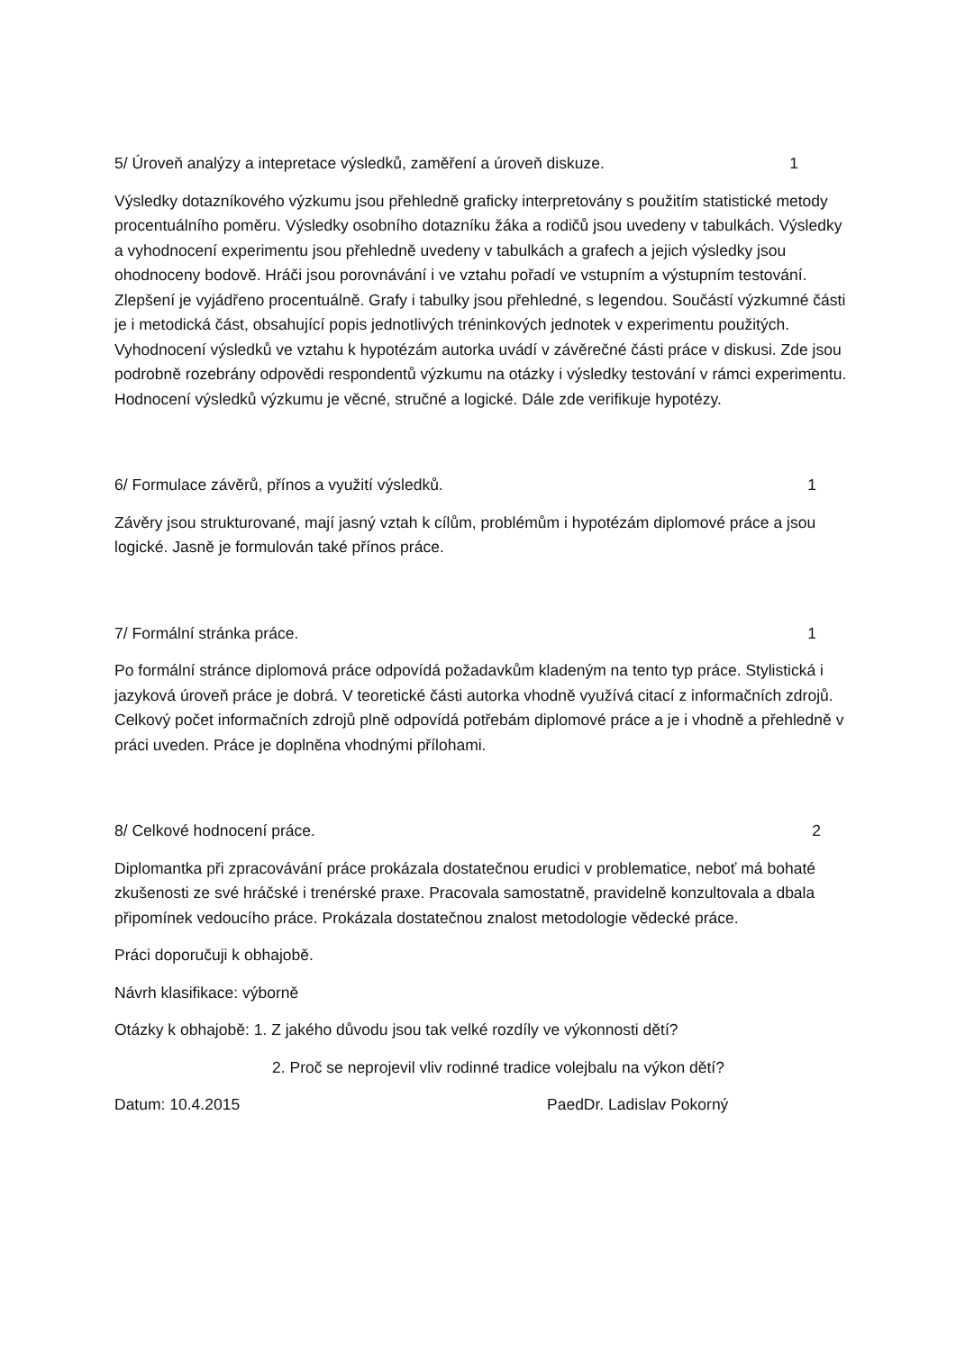5/ Úroveň analýzy a intepretace výsledků, zaměření a úroveň diskuze. 1
Výsledky dotazníkového výzkumu jsou přehledně graficky interpretovány s použitím statistické metody procentuálního poměru. Výsledky osobního dotazníku žáka a rodičů jsou uvedeny v tabulkách. Výsledky a vyhodnocení experimentu jsou přehledně uvedeny v tabulkách a grafech a jejich výsledky jsou ohodnoceny bodově. Hráči jsou porovnávání i ve vztahu pořadí ve vstupním a výstupním testování. Zlepšení je vyjádřeno procentuálně. Grafy i tabulky jsou přehledné, s legendou. Součástí výzkumné části je i metodická část, obsahující popis jednotlivých tréninkových jednotek v experimentu použitých. Vyhodnocení výsledků ve vztahu k hypotézám autorka uvádí v závěrečné části práce v diskusi. Zde jsou podrobně rozebrány odpovědi respondentů výzkumu na otázky i výsledky testování v rámci experimentu. Hodnocení výsledků výzkumu je věcné, stručné a logické. Dále zde verifikuje hypotézy.
6/ Formulace závěrů, přínos a využití výsledků. 1
Závěry jsou strukturované, mají jasný vztah k cílům, problémům i hypotézám diplomové práce a jsou logické. Jasně je formulován také přínos práce.
7/ Formální stránka práce. 1
Po formální stránce diplomová práce odpovídá požadavkům kladeným na tento typ práce. Stylistická i jazyková úroveň práce je dobrá. V teoretické části autorka vhodně využívá citací z informačních zdrojů. Celkový počet informačních zdrojů plně odpovídá potřebám diplomové práce a je i vhodně a přehledně v práci uveden. Práce je doplněna vhodnými přílohami.
8/ Celkové hodnocení práce. 2
Diplomantka při zpracovávání práce prokázala dostatečnou erudici v problematice, neboť má bohaté zkušenosti ze své hráčské i trenérské praxe. Pracovala samostatně, pravidelně konzultovala a dbala připomínek vedoucího práce. Prokázala dostatečnou znalost metodologie vědecké práce.
Práci doporučuji k obhajobě.
Návrh klasifikace: výborně
Otázky k obhajobě: 1. Z jakého důvodu jsou tak velké rozdíly ve výkonnosti dětí?
2. Proč se neprojevil vliv rodinné tradice volejbalu na výkon dětí?
Datum: 10.4.2015 PaedDr. Ladislav Pokorný